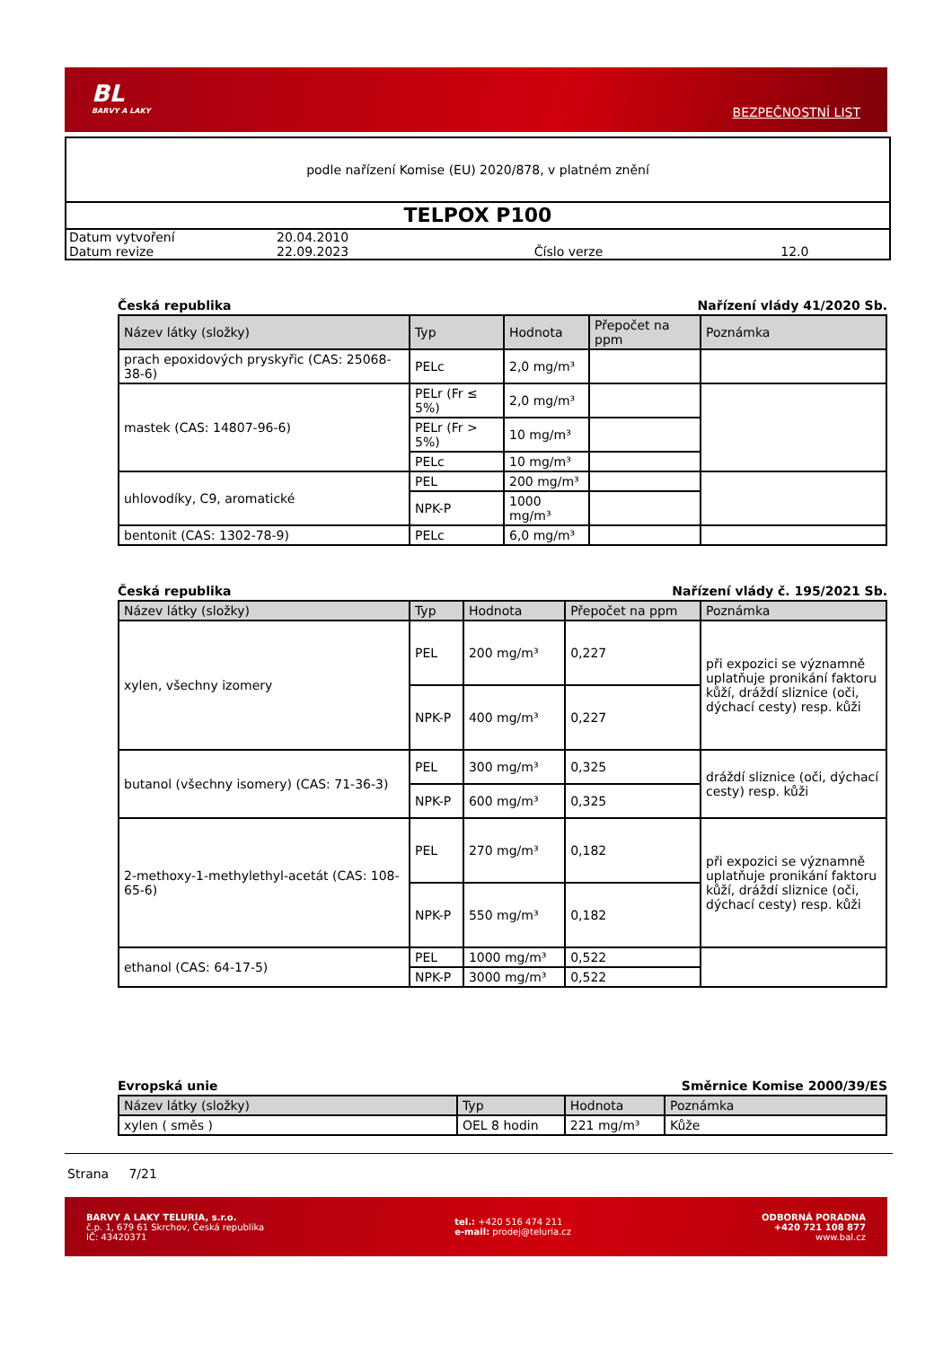BL
BARVY A LAKY
BEZPEČNOSTNÍ LIST
podle nařízení Komise (EU) 2020/878, v platném znění
TELPOX P100
| Datum vytvoření | 20.04.2010 | | |
| Datum revize | 22.09.2023 | Číslo verze | 12.0 |
Česká republika Nařízení vlády 41/2020 Sb.
| Název látky (složky) | Typ | Hodnota | Přepočet na ppm | Poznámka |
| --- | --- | --- | --- | --- |
| prach epoxidových pryskyřic (CAS: 25068-38-6) | PELc | 2,0 mg/m³ | | |
| mastek (CAS: 14807-96-6) | PELr (Fr ≤ 5%) | 2,0 mg/m³ | | |
| | PELr (Fr > 5%) | 10 mg/m³ | | |
| | PELc | 10 mg/m³ | | |
| uhlovodíky, C9, aromatické | PEL | 200 mg/m³ | | |
| | NPK-P | 1000 mg/m³ | | |
| bentonit (CAS: 1302-78-9) | PELc | 6,0 mg/m³ | | |
Česká republika Nařízení vlády č. 195/2021 Sb.
| Název látky (složky) | Typ | Hodnota | Přepočet na ppm | Poznámka |
| --- | --- | --- | --- | --- |
| xylen, všechny izomery | PEL | 200 mg/m³ | 0,227 | při expozici se významně uplatňuje pronikání faktoru kůží, dráždí sliznice (oči, dýchací cesty) resp. kůži |
| | NPK-P | 400 mg/m³ | 0,227 | |
| butanol (všechny isomery) (CAS: 71-36-3) | PEL | 300 mg/m³ | 0,325 | dráždí sliznice (oči, dýchací cesty) resp. kůži |
| | NPK-P | 600 mg/m³ | 0,325 | |
| 2-methoxy-1-methylethyl-acetát (CAS: 108-65-6) | PEL | 270 mg/m³ | 0,182 | při expozici se významně uplatňuje pronikání faktoru kůží, dráždí sliznice (oči, dýchací cesty) resp. kůži |
| | NPK-P | 550 mg/m³ | 0,182 | |
| ethanol (CAS: 64-17-5) | PEL | 1000 mg/m³ | 0,522 | |
| | NPK-P | 3000 mg/m³ | 0,522 | |
Evropská unie Směrnice Komise 2000/39/ES
| Název látky (složky) | Typ | Hodnota | Poznámka |
| --- | --- | --- | --- |
| xylen ( směs ) | OEL 8 hodin | 221 mg/m³ | Kůže |
Strana 7/21
BARVY A LAKY TELURIA, s.r.o.
č.p. 1, 679 61 Skrchov, Česká republika
IČ: 43420371
tel.: +420 516 474 211
e-mail: prodej@teluria.cz
ODBORNÁ PORADNA
+420 721 108 877
www.bal.cz